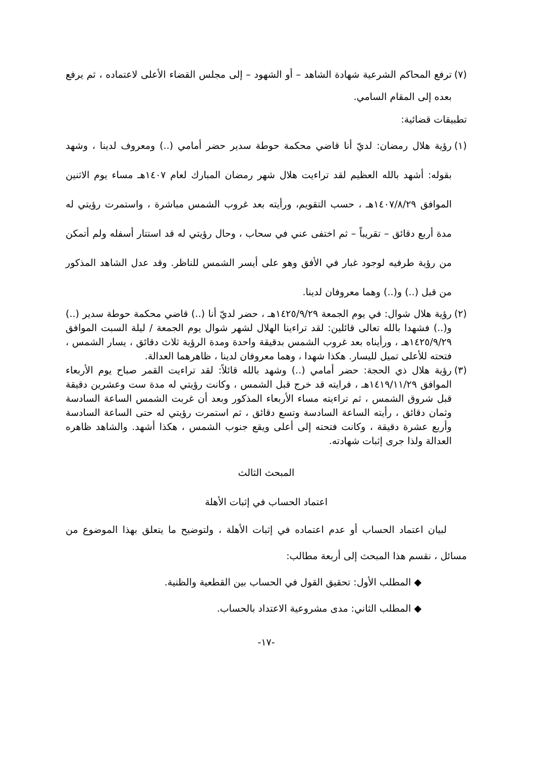(٧) ترفع المحاكم الشرعية شهادة الشاهد – أو الشهود – إلى مجلس القضاء الأعلى لاعتماده ، ثم يرفع بعده إلى المقام السامي.
تطبيقات قضائية:
(١) رؤية هلال رمضان: لديّ أنا قاضي محكمة حوطة سدير حضر أمامي (..) ومعروف لدينا ، وشهد بقوله: أشهد بالله العظيم لقد تراءيت هلال شهر رمضان المبارك لعام ١٤٠٧هـ مساء يوم الاثنين الموافق ١٤٠٧/٨/٢٩هـ ، حسب التقويم، ورأيته بعد غروب الشمس مباشرة ، واستمرت رؤيتي له مدة أربع دقائق – تقريباً – ثم اختفى عني في سحاب ، وحال رؤيتي له قد استتار أسفله ولم أتمكن من رؤية طرفيه لوجود غبار في الأفق وهو على أيسر الشمس للناظر. وقد عدل الشاهد المذكور من قبل (..) و(..) وهما معروفان لدينا.
(٢) رؤية هلال شوال: في يوم الجمعة ١٤٢٥/٩/٢٩هـ ، حضر لديّ أنا (..) قاضي محكمة حوطة سدير (..) و(..) فشهدا بالله تعالى قائلين: لقد تراءينا الهلال لشهر شوال يوم الجمعة / ليلة السبت الموافق ١٤٢٥/٩/٢٩هـ ، ورأيناه بعد غروب الشمس بدقيقة واحدة ومدة الرؤية ثلاث دقائق ، يسار الشمس ، فتحته للأعلى تميل لليسار. هكذا شهدا ، وهما معروفان لدينا ، ظاهرهما العدالة.
(٣) رؤية هلال ذي الحجة: حضر أمامي (..) وشهد بالله قائلاً: لقد تراءيت القمر صباح يوم الأربعاء الموافق ١٤١٩/١١/٢٩هـ ، فرايته قد خرج قبل الشمس ، وكانت رؤيتي له مدة ست وعشرين دقيقة قبل شروق الشمس ، ثم تراءيته مساء الأربعاء المذكور وبعد أن غربت الشمس الساعة السادسة وثمان دقائق ، رأيته الساعة السادسة وتسع دقائق ، ثم استمرت رؤيتي له حتى الساعة السادسة وأربع عشرة دقيقة ، وكانت فتحته إلى أعلى ويقع جنوب الشمس ، هكذا أشهد. والشاهد ظاهره العدالة ولذا جرى إثبات شهادته.
المبحث الثالث
اعتماد الحساب في إثبات الأهلة
لبيان اعتماد الحساب أو عدم اعتماده في إثبات الأهلة ، ولتوضيح ما يتعلق بهذا الموضوع من مسائل ، نقسم هذا المبحث إلى أربعة مطالب:
◆ المطلب الأول: تحقيق القول في الحساب بين القطعية والظنية.
◆ المطلب الثاني: مدى مشروعية الاعتداد بالحساب.
-١٧-